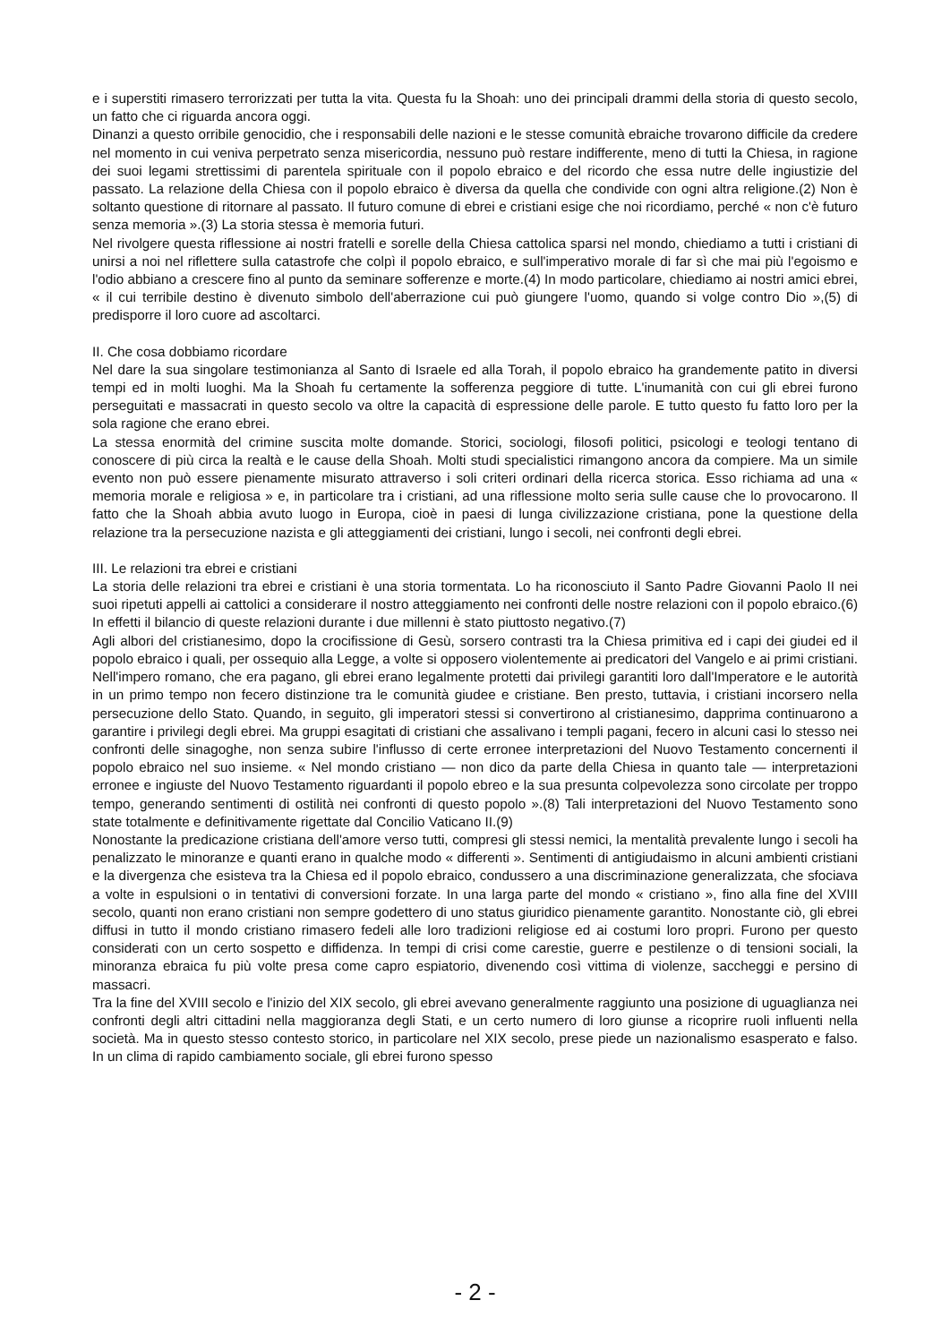e i superstiti rimasero terrorizzati per tutta la vita. Questa fu la Shoah: uno dei principali drammi della storia di questo secolo, un fatto che ci riguarda ancora oggi.
Dinanzi a questo orribile genocidio, che i responsabili delle nazioni e le stesse comunità ebraiche trovarono difficile da credere nel momento in cui veniva perpetrato senza misericordia, nessuno può restare indifferente, meno di tutti la Chiesa, in ragione dei suoi legami strettissimi di parentela spirituale con il popolo ebraico e del ricordo che essa nutre delle ingiustizie del passato. La relazione della Chiesa con il popolo ebraico è diversa da quella che condivide con ogni altra religione.(2) Non è soltanto questione di ritornare al passato. Il futuro comune di ebrei e cristiani esige che noi ricordiamo, perché « non c'è futuro senza memoria ».(3) La storia stessa è memoria futuri.
Nel rivolgere questa riflessione ai nostri fratelli e sorelle della Chiesa cattolica sparsi nel mondo, chiediamo a tutti i cristiani di unirsi a noi nel riflettere sulla catastrofe che colpì il popolo ebraico, e sull'imperativo morale di far sì che mai più l'egoismo e l'odio abbiano a crescere fino al punto da seminare sofferenze e morte.(4) In modo particolare, chiediamo ai nostri amici ebrei, « il cui terribile destino è divenuto simbolo dell'aberrazione cui può giungere l'uomo, quando si volge contro Dio »,(5) di predisporre il loro cuore ad ascoltarci.
II. Che cosa dobbiamo ricordare
Nel dare la sua singolare testimonianza al Santo di Israele ed alla Torah, il popolo ebraico ha grandemente patito in diversi tempi ed in molti luoghi. Ma la Shoah fu certamente la sofferenza peggiore di tutte. L'inumanità con cui gli ebrei furono perseguitati e massacrati in questo secolo va oltre la capacità di espressione delle parole. E tutto questo fu fatto loro per la sola ragione che erano ebrei.
La stessa enormità del crimine suscita molte domande. Storici, sociologi, filosofi politici, psicologi e teologi tentano di conoscere di più circa la realtà e le cause della Shoah. Molti studi specialistici rimangono ancora da compiere. Ma un simile evento non può essere pienamente misurato attraverso i soli criteri ordinari della ricerca storica. Esso richiama ad una « memoria morale e religiosa » e, in particolare tra i cristiani, ad una riflessione molto seria sulle cause che lo provocarono. Il fatto che la Shoah abbia avuto luogo in Europa, cioè in paesi di lunga civilizzazione cristiana, pone la questione della relazione tra la persecuzione nazista e gli atteggiamenti dei cristiani, lungo i secoli, nei confronti degli ebrei.
III. Le relazioni tra ebrei e cristiani
La storia delle relazioni tra ebrei e cristiani è una storia tormentata. Lo ha riconosciuto il Santo Padre Giovanni Paolo II nei suoi ripetuti appelli ai cattolici a considerare il nostro atteggiamento nei confronti delle nostre relazioni con il popolo ebraico.(6) In effetti il bilancio di queste relazioni durante i due millenni è stato piuttosto negativo.(7)
Agli albori del cristianesimo, dopo la crocifissione di Gesù, sorsero contrasti tra la Chiesa primitiva ed i capi dei giudei ed il popolo ebraico i quali, per ossequio alla Legge, a volte si opposero violentemente ai predicatori del Vangelo e ai primi cristiani. Nell'impero romano, che era pagano, gli ebrei erano legalmente protetti dai privilegi garantiti loro dall'Imperatore e le autorità in un primo tempo non fecero distinzione tra le comunità giudee e cristiane. Ben presto, tuttavia, i cristiani incorsero nella persecuzione dello Stato. Quando, in seguito, gli imperatori stessi si convertirono al cristianesimo, dapprima continuarono a garantire i privilegi degli ebrei. Ma gruppi esagitati di cristiani che assalivano i templi pagani, fecero in alcuni casi lo stesso nei confronti delle sinagoghe, non senza subire l'influsso di certe erronee interpretazioni del Nuovo Testamento concernenti il popolo ebraico nel suo insieme. « Nel mondo cristiano — non dico da parte della Chiesa in quanto tale — interpretazioni erronee e ingiuste del Nuovo Testamento riguardanti il popolo ebreo e la sua presunta colpevolezza sono circolate per troppo tempo, generando sentimenti di ostilità nei confronti di questo popolo ».(8) Tali interpretazioni del Nuovo Testamento sono state totalmente e definitivamente rigettate dal Concilio Vaticano II.(9)
Nonostante la predicazione cristiana dell'amore verso tutti, compresi gli stessi nemici, la mentalità prevalente lungo i secoli ha penalizzato le minoranze e quanti erano in qualche modo « differenti ». Sentimenti di antigiudaismo in alcuni ambienti cristiani e la divergenza che esisteva tra la Chiesa ed il popolo ebraico, condussero a una discriminazione generalizzata, che sfociava a volte in espulsioni o in tentativi di conversioni forzate. In una larga parte del mondo « cristiano », fino alla fine del XVIII secolo, quanti non erano cristiani non sempre godettero di uno status giuridico pienamente garantito. Nonostante ciò, gli ebrei diffusi in tutto il mondo cristiano rimasero fedeli alle loro tradizioni religiose ed ai costumi loro propri. Furono per questo considerati con un certo sospetto e diffidenza. In tempi di crisi come carestie, guerre e pestilenze o di tensioni sociali, la minoranza ebraica fu più volte presa come capro espiatorio, divenendo così vittima di violenze, saccheggi e persino di massacri.
Tra la fine del XVIII secolo e l'inizio del XIX secolo, gli ebrei avevano generalmente raggiunto una posizione di uguaglianza nei confronti degli altri cittadini nella maggioranza degli Stati, e un certo numero di loro giunse a ricoprire ruoli influenti nella società. Ma in questo stesso contesto storico, in particolare nel XIX secolo, prese piede un nazionalismo esasperato e falso. In un clima di rapido cambiamento sociale, gli ebrei furono spesso
- 2 -